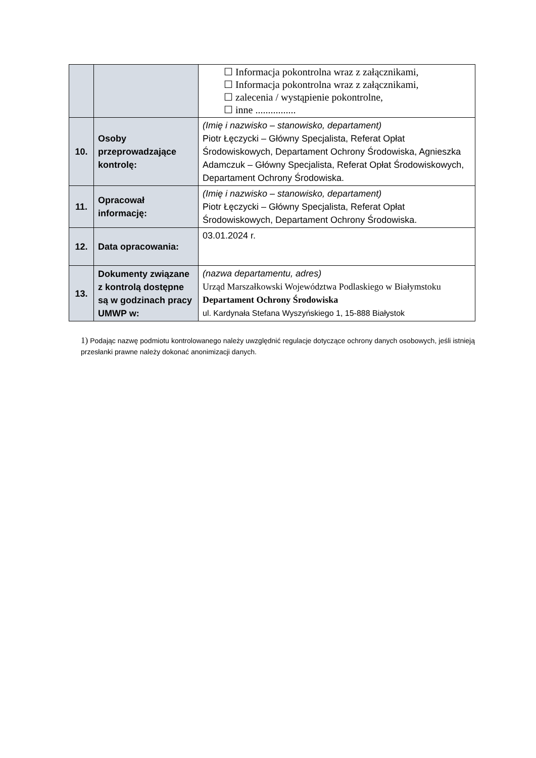| | | ☐ Informacja pokontrolna wraz z załącznikami, ☐ Informacja pokontrolna wraz z załącznikami, ☐ zalecenia / wystąpienie pokontrolne, ☐ inne ................ |
| 10. | Osoby przeprowadzające kontrolę: | (Imię i nazwisko – stanowisko, departament) Piotr Łęczycki – Główny Specjalista, Referat Opłat Środowiskowych, Departament Ochrony Środowiska, Agnieszka Adamczuk – Główny Specjalista, Referat Opłat Środowiskowych, Departament Ochrony Środowiska. |
| 11. | Opracował informację: | (Imię i nazwisko – stanowisko, departament) Piotr Łęczycki – Główny Specjalista, Referat Opłat Środowiskowych, Departament Ochrony Środowiska. |
| 12. | Data opracowania: | 03.01.2024 r. |
| 13. | Dokumenty związane z kontrolą dostępne są w godzinach pracy UMWP w: | (nazwa departamentu, adres) Urząd Marszałkowski Województwa Podlaskiego w Białymstoku Departament Ochrony Środowiska ul. Kardynała Stefana Wyszyńskiego 1, 15-888 Białystok |
1) Podając nazwę podmiotu kontrolowanego należy uwzględnić regulacje dotyczące ochrony danych osobowych, jeśli istnieją przesłanki prawne należy dokonać anonimizacji danych.